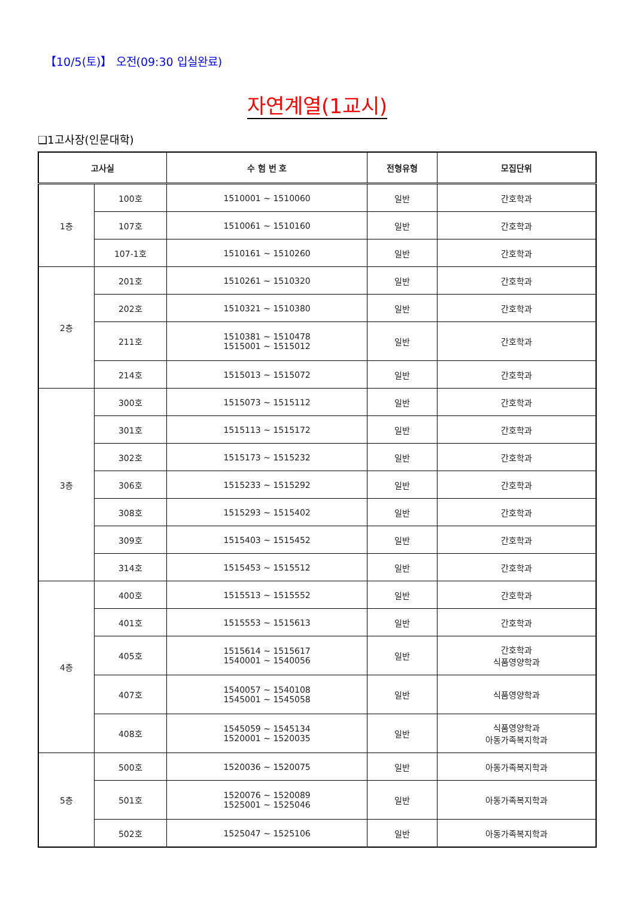【10/5(토)】 오전(09:30 입실완료)
자연계열(1교시)
❑1고사장(인문대학)
| 고사실 | | 수 험 번 호 | 전형유형 | 모집단위 |
| --- | --- | --- | --- | --- |
| 1층 | 100호 | 1510001 ~ 1510060 | 일반 | 간호학과 |
| | 107호 | 1510061 ~ 1510160 | 일반 | 간호학과 |
| | 107-1호 | 1510161 ~ 1510260 | 일반 | 간호학과 |
| 2층 | 201호 | 1510261 ~ 1510320 | 일반 | 간호학과 |
| | 202호 | 1510321 ~ 1510380 | 일반 | 간호학과 |
| | 211호 | 1510381 ~ 1510478 1515001 ~ 1515012 | 일반 | 간호학과 |
| | 214호 | 1515013 ~ 1515072 | 일반 | 간호학과 |
| 3층 | 300호 | 1515073 ~ 1515112 | 일반 | 간호학과 |
| | 301호 | 1515113 ~ 1515172 | 일반 | 간호학과 |
| | 302호 | 1515173 ~ 1515232 | 일반 | 간호학과 |
| | 306호 | 1515233 ~ 1515292 | 일반 | 간호학과 |
| | 308호 | 1515293 ~ 1515402 | 일반 | 간호학과 |
| | 309호 | 1515403 ~ 1515452 | 일반 | 간호학과 |
| | 314호 | 1515453 ~ 1515512 | 일반 | 간호학과 |
| 4층 | 400호 | 1515513 ~ 1515552 | 일반 | 간호학과 |
| | 401호 | 1515553 ~ 1515613 | 일반 | 간호학과 |
| | 405호 | 1515614 ~ 1515617 1540001 ~ 1540056 | 일반 | 간호학과 식품영양학과 |
| | 407호 | 1540057 ~ 1540108 1545001 ~ 1545058 | 일반 | 식품영양학과 |
| | 408호 | 1545059 ~ 1545134 1520001 ~ 1520035 | 일반 | 식품영양학과 아동가족복지학과 |
| 5층 | 500호 | 1520036 ~ 1520075 | 일반 | 아동가족복지학과 |
| | 501호 | 1520076 ~ 1520089 1525001 ~ 1525046 | 일반 | 아동가족복지학과 |
| | 502호 | 1525047 ~ 1525106 | 일반 | 아동가족복지학과 |